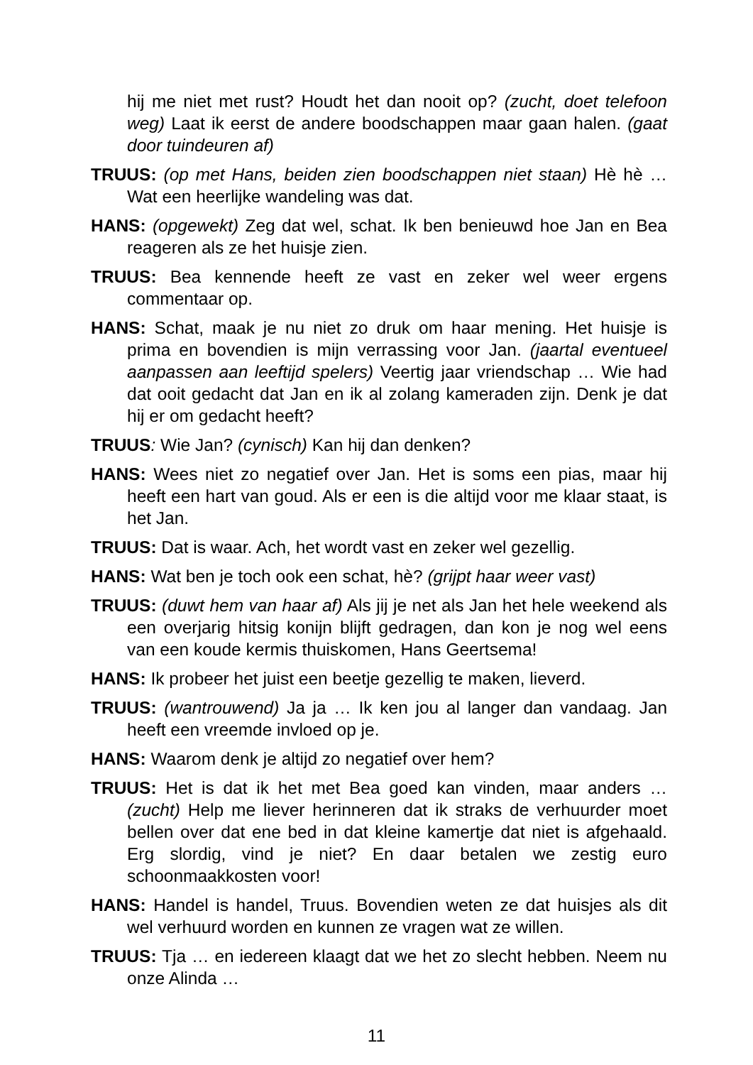hij me niet met rust? Houdt het dan nooit op? (zucht, doet telefoon weg) Laat ik eerst de andere boodschappen maar gaan halen. (gaat door tuindeuren af)
TRUUS: (op met Hans, beiden zien boodschappen niet staan) Hè hè … Wat een heerlijke wandeling was dat.
HANS: (opgewekt) Zeg dat wel, schat. Ik ben benieuwd hoe Jan en Bea reageren als ze het huisje zien.
TRUUS: Bea kennende heeft ze vast en zeker wel weer ergens commentaar op.
HANS: Schat, maak je nu niet zo druk om haar mening. Het huisje is prima en bovendien is mijn verrassing voor Jan. (jaartal eventueel aanpassen aan leeftijd spelers) Veertig jaar vriendschap … Wie had dat ooit gedacht dat Jan en ik al zolang kameraden zijn. Denk je dat hij er om gedacht heeft?
TRUUS: Wie Jan? (cynisch) Kan hij dan denken?
HANS: Wees niet zo negatief over Jan. Het is soms een pias, maar hij heeft een hart van goud. Als er een is die altijd voor me klaar staat, is het Jan.
TRUUS: Dat is waar. Ach, het wordt vast en zeker wel gezellig.
HANS: Wat ben je toch ook een schat, hè? (grijpt haar weer vast)
TRUUS: (duwt hem van haar af) Als jij je net als Jan het hele weekend als een overjarig hitsig konijn blijft gedragen, dan kon je nog wel eens van een koude kermis thuiskomen, Hans Geertsema!
HANS: Ik probeer het juist een beetje gezellig te maken, lieverd.
TRUUS: (wantrouwend) Ja ja … Ik ken jou al langer dan vandaag. Jan heeft een vreemde invloed op je.
HANS: Waarom denk je altijd zo negatief over hem?
TRUUS: Het is dat ik het met Bea goed kan vinden, maar anders … (zucht) Help me liever herinneren dat ik straks de verhuurder moet bellen over dat ene bed in dat kleine kamertje dat niet is afgehaald. Erg slordig, vind je niet? En daar betalen we zestig euro schoonmaakkosten voor!
HANS: Handel is handel, Truus. Bovendien weten ze dat huisjes als dit wel verhuurd worden en kunnen ze vragen wat ze willen.
TRUUS: Tja … en iedereen klaagt dat we het zo slecht hebben. Neem nu onze Alinda …
11